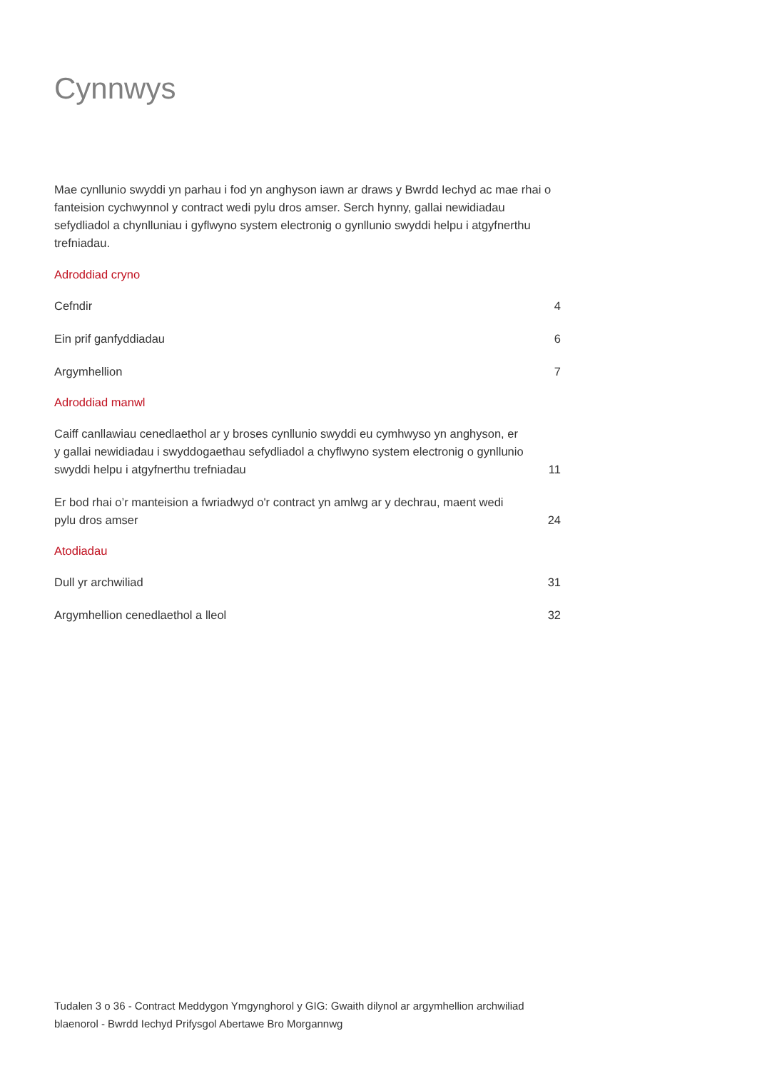Cynnwys
Mae cynllunio swyddi yn parhau i fod yn anghyson iawn ar draws y Bwrdd Iechyd ac mae rhai o fanteision cychwynnol y contract wedi pylu dros amser. Serch hynny, gallai newidiadau sefydliadol a chynlluniau i gyflwyno system electronig o gynllunio swyddi helpu i atgyfnerthu trefniadau.
Adroddiad cryno
Cefndir 4
Ein prif ganfyddiadau 6
Argymhellion 7
Adroddiad manwl
Caiff canllawiau cenedlaethol ar y broses cynllunio swyddi eu cymhwyso yn anghyson, er y gallai newidiadau i swyddogaethau sefydliadol a chyflwyno system electronig o gynllunio swyddi helpu i atgyfnerthu trefniadau 11
Er bod rhai o’r manteision a fwriadwyd o'r contract yn amlwg ar y dechrau, maent wedi pylu dros amser 24
Atodiadau
Dull yr archwiliad 31
Argymhellion cenedlaethol a lleol 32
Tudalen 3 o 36 - Contract Meddygon Ymgynghorol y GIG: Gwaith dilynol ar argymhellion archwiliad blaenorol - Bwrdd Iechyd Prifysgol Abertawe Bro Morgannwg